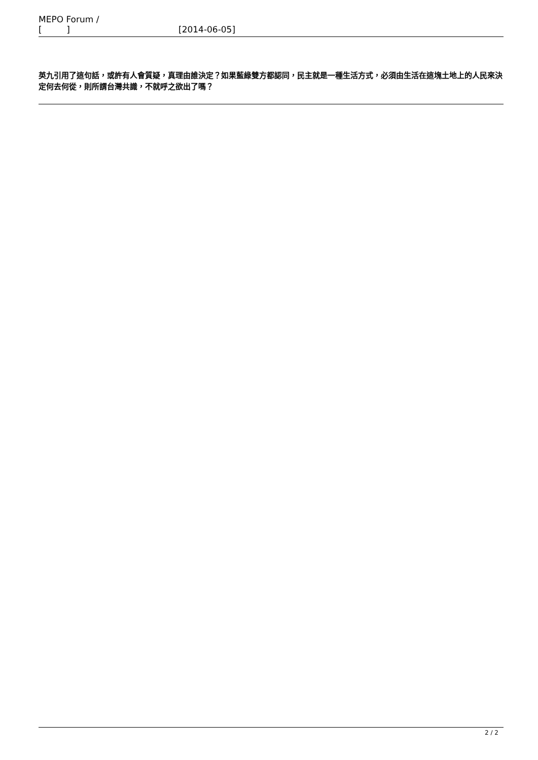MEPO Forum /
[ ] [2014-06-05]
英九引用了這句話，或許有人會質疑，真理由誰決定？如果藍綠雙方都認同，民主就是一種生活方式，必須由生活在這塊土地上的人民來決定何去何從，則所謂台灣共識，不就呼之欲出了嗎？
2 / 2